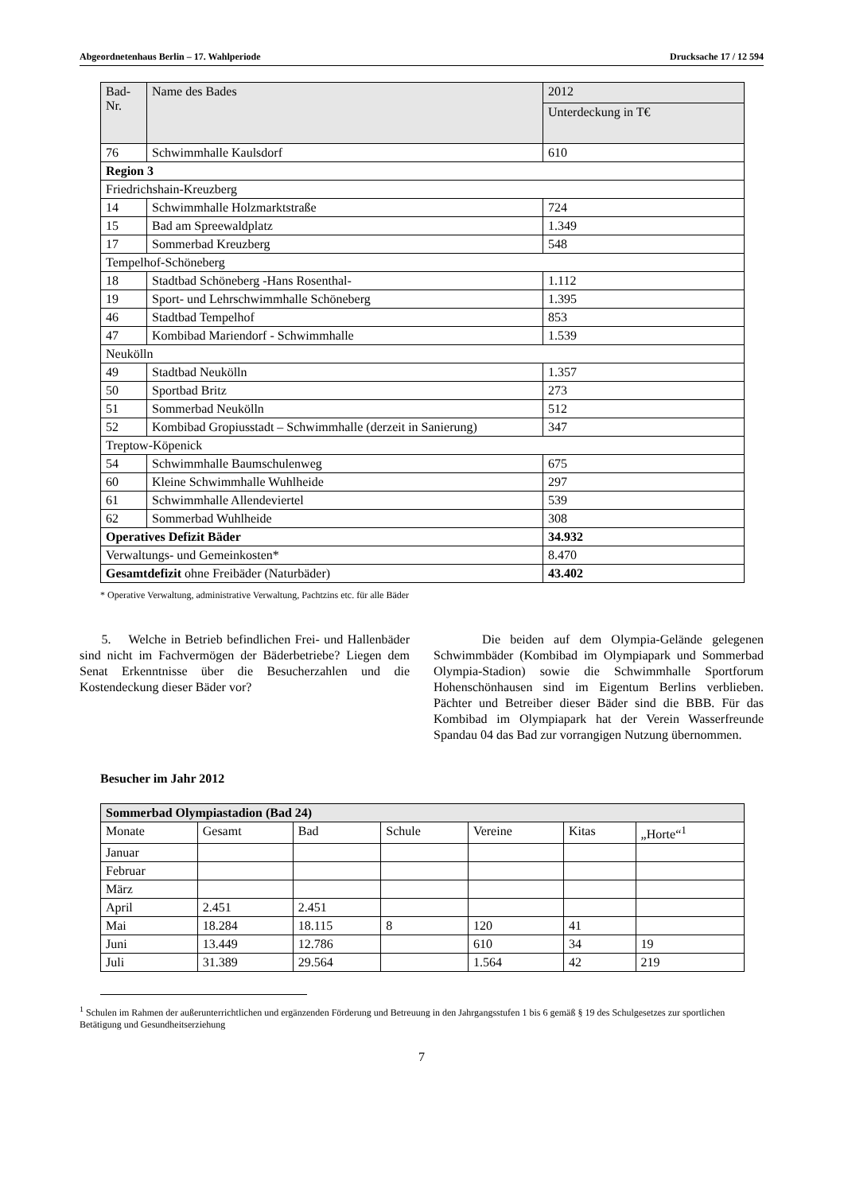Abgeordnetenhaus Berlin – 17. Wahlperiode Drucksache 17 / 12 594
| Bad- Nr. | Name des Bades | 2012 |
| --- | --- | --- |
| | | Unterdeckung in T€ |
| 76 | Schwimmhalle Kaulsdorf | 610 |
| Region 3 | | |
| Friedrichshain-Kreuzberg | | |
| 14 | Schwimmhalle Holzmarktstraße | 724 |
| 15 | Bad am Spreewaldplatz | 1.349 |
| 17 | Sommerbad Kreuzberg | 548 |
| Tempelhof-Schöneberg | | |
| 18 | Stadtbad Schöneberg -Hans Rosenthal- | 1.112 |
| 19 | Sport- und Lehrschwimmhalle Schöneberg | 1.395 |
| 46 | Stadtbad Tempelhof | 853 |
| 47 | Kombibad Mariendorf - Schwimmhalle | 1.539 |
| Neukölln | | |
| 49 | Stadtbad Neukölln | 1.357 |
| 50 | Sportbad Britz | 273 |
| 51 | Sommerbad Neukölln | 512 |
| 52 | Kombibad Gropiusstadt – Schwimmhalle (derzeit in Sanierung) | 347 |
| Treptow-Köpenick | | |
| 54 | Schwimmhalle Baumschulenweg | 675 |
| 60 | Kleine Schwimmhalle Wuhlheide | 297 |
| 61 | Schwimmhalle Allendeviertel | 539 |
| 62 | Sommerbad Wuhlheide | 308 |
| Operatives Defizit Bäder | | 34.932 |
| Verwaltungs- und Gemeinkosten* | | 8.470 |
| Gesamtdefizit ohne Freibäder (Naturbäder) | | 43.402 |
* Operative Verwaltung, administrative Verwaltung, Pachtzins etc. für alle Bäder
5. Welche in Betrieb befindlichen Frei- und Hallenbäder sind nicht im Fachvermögen der Bäderbetriebe? Liegen dem Senat Erkenntnisse über die Besucherzahlen und die Kostendeckung dieser Bäder vor?
Die beiden auf dem Olympia-Gelände gelegenen Schwimmbäder (Kombibad im Olympiapark und Sommerbad Olympia-Stadion) sowie die Schwimmhalle Sportforum Hohenschönhausen sind im Eigentum Berlins verblieben. Pächter und Betreiber dieser Bäder sind die BBB. Für das Kombibad im Olympiapark hat der Verein Wasserfreunde Spandau 04 das Bad zur vorrangigen Nutzung übernommen.
Besucher im Jahr 2012
| Sommerbad Olympiastadion (Bad 24) | | | | | | |
| --- | --- | --- | --- | --- | --- | --- |
| Monate | Gesamt | Bad | Schule | Vereine | Kitas | „Horte“<sup>1</sup> |
| Januar | | | | | | |
| Februar | | | | | | |
| März | | | | | | |
| April | 2.451 | 2.451 | | | | |
| Mai | 18.284 | 18.115 | 8 | 120 | 41 | |
| Juni | 13.449 | 12.786 | | 610 | 34 | 19 |
| Juli | 31.389 | 29.564 | | 1.564 | 42 | 219 |
<sup>1</sup> Schulen im Rahmen der außerunterrichtlichen und ergänzenden Förderung und Betreuung in den Jahrgangsstufen 1 bis 6 gemäß § 19 des Schulgesetzes zur sportlichen Betätigung und Gesundheitserziehung
7